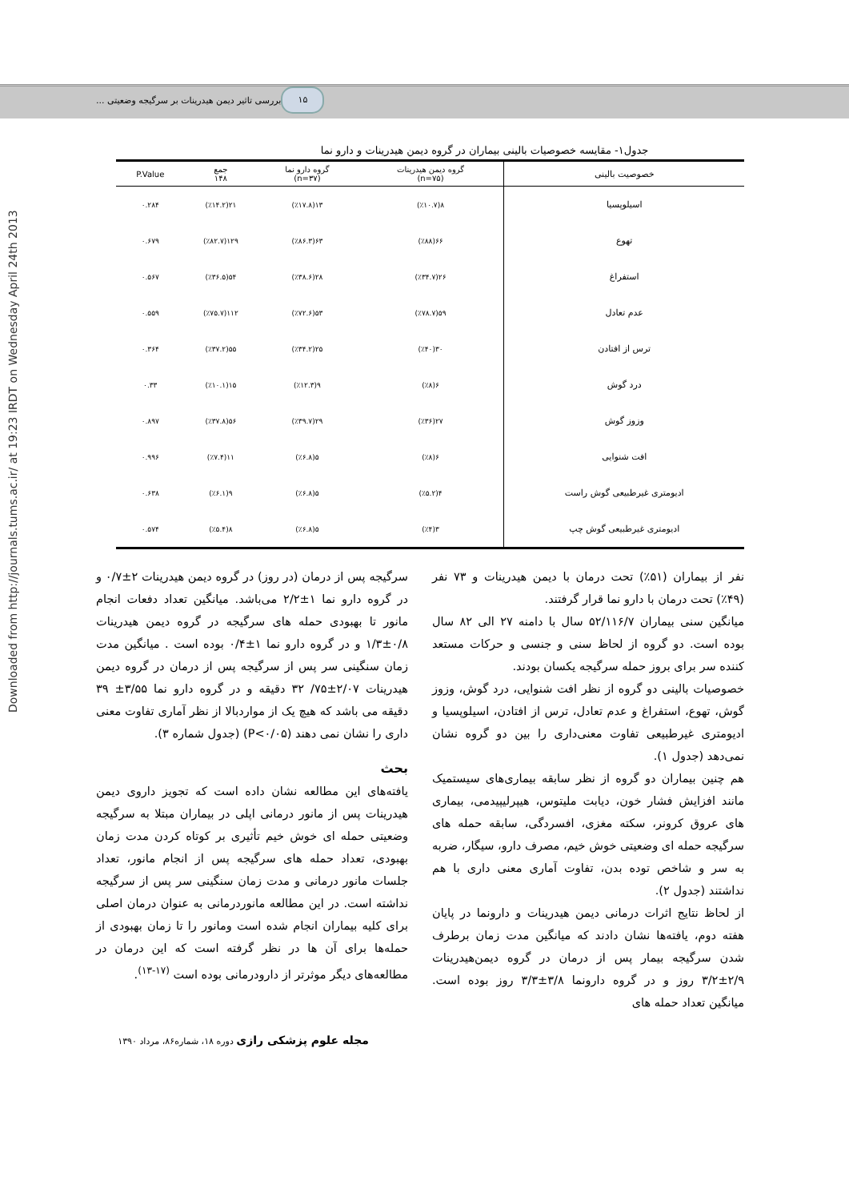۱۵ بررسی تاثیر دیمن هیدرینات بر سرگیجه وضعیتی ...
Downloaded from http://journals.tums.ac.ir/ at 19:23 IRDT on Wednesday April 24th 2013
جدول۱- مقایسه خصوصیات بالینی بیماران در گروه دیمن هیدرینات و دارو نما
| خصوصیت بالینی | گروه دیمن هیدرینات (n=۷۵) | گروه دارو نما (n=۳۷) | جمع ۱۴۸ | P.Value |
| --- | --- | --- | --- | --- |
| اسیلوپسیا | ۸(٪۱۰.۷) | ۱۳(٪۱۷.۸) | ۲۱(٪۱۴.۲) | ۰.۲۸۴ |
| تهوع | ۶۶(٪۸۸) | ۶۳(٪۸۶.۳) | ۱۲۹(٪۸۲.۷) | ۰.۶۷۹ |
| استفراغ | ۲۶(٪۳۴.۷) | ۲۸(٪۳۸.۶) | ۵۴(٪۳۶.۵) | ۰.۵۶۷ |
| عدم تعادل | ۵۹(٪۷۸.۷) | ۵۳(٪۷۲.۶) | ۱۱۲(٪۷۵.۷) | ۰.۵۵۹ |
| ترس از افتادن | ۳۰(٪۴۰) | ۲۵(٪۳۴.۲) | ۵۵(٪۳۷.۲) | ۰.۳۶۴ |
| درد گوش | ۶(٪۸) | ۹(٪۱۲.۳) | ۱۵(٪۱۰.۱) | ۰.۳۳ |
| وزوز گوش | ۲۷(٪۳۶) | ۲۹(٪۳۹.۷) | ۵۶(٪۳۷.۸) | ۰.۸۹۷ |
| افت شنوایی | ۶(٪۸) | ۵(٪۶.۸) | ۱۱(٪۷.۴) | ۰.۹۹۶ |
| ادیومتری غیرطبیعی گوش راست | ۴(٪۵.۲) | ۵(٪۶.۸) | ۹(٪۶.۱) | ۰.۶۳۸ |
| ادیومتری غیرطبیعی گوش چپ | ۳(٪۴) | ۵(٪۶.۸) | ۸(٪۵.۴) | ۰.۵۷۴ |
نفر از بیماران (۵۱٪) تحت درمان با دیمن هیدرینات و ۷۳ نفر (۴۹٪) تحت درمان با دارو نما قرار گرفتند.
میانگین سنی بیماران ۵۲/۱۱۶/۷ سال با دامنه ۲۷ الی ۸۲ سال بوده است. دو گروه از لحاظ سنی و جنسی و حرکات مستعد کننده سر برای بروز حمله سرگیجه یکسان بودند.
خصوصیات بالینی دو گروه از نظر افت شنوایی، درد گوش، وزوز گوش، تهوع، استفراغ و عدم تعادل، ترس از افتادن، اسیلوپسیا و ادیومتری غیرطبیعی تفاوت معنی‌داری را بین دو گروه نشان نمی‌دهد (جدول ۱).
هم چنین بیماران دو گروه از نظر سابقه بیماری‌های سیستمیک مانند افزایش فشار خون، دیابت ملیتوس، هیپرلیپیدمی، بیماری های عروق کرونر، سکته مغزی، افسردگی، سابقه حمله های سرگیجه حمله ای وضعیتی خوش خیم، مصرف دارو، سیگار، ضربه به سر و شاخص توده بدن، تفاوت آماری معنی داری با هم نداشتند (جدول ۲).
از لحاظ نتایج اثرات درمانی دیمن هیدرینات و دارونما در پایان هفته دوم، یافته‌ها نشان دادند که میانگین مدت زمان برطرف شدن سرگیجه بیمار پس از درمان در گروه دیمن‌هیدرینات ۲/۹±۳/۲ روز و در گروه دارونما ۳/۸±۳/۳ روز بوده است. میانگین تعداد حمله های
سرگیجه پس از درمان (در روز) در گروه دیمن هیدرینات ۲±۰/۷ و در گروه دارو نما ۱±۲/۲ می‌باشد. میانگین تعداد دفعات انجام مانور تا بهبودی حمله های سرگیجه در گروه دیمن هیدرینات ۰/۸±۱/۳ و در گروه دارو نما ۱±۰/۴ بوده است . میانگین مدت زمان سنگینی سر پس از سرگیجه پس از درمان در گروه دیمن هیدرینات ۲/۰۷±۷۵/ ۳۲ دقیقه و در گروه دارو نما ۳/۵۵± ۳۹ دقیقه می باشد که هیچ یک از مواردبالا از نظر آماری تفاوت معنی داری را نشان نمی دهند (P<۰/۰۵) (جدول شماره ۳).
بحث
یافته‌های این مطالعه نشان داده است که تجویز داروی دیمن هیدرینات پس از مانور درمانی اپلی در بیماران مبتلا به سرگیجه وضعیتی حمله ای خوش خیم تأثیری بر کوتاه کردن مدت زمان بهبودی، تعداد حمله های سرگیجه پس از انجام مانور، تعداد جلسات مانور درمانی و مدت زمان سنگینی سر پس از سرگیجه نداشته است. در این مطالعه مانوردرمانی به عنوان درمان اصلی برای کلیه بیماران انجام شده است ومانور را تا زمان بهبودی از حمله‌ها برای آن ها در نظر گرفته است که این درمان در مطالعه‌های دیگر موثرتر از دارودرمانی بوده است <sup>(۱۷-۱۳)</sup>.
مجله علوم پزشکی رازی دوره ۱۸، شماره۸۶، مرداد ۱۳۹۰